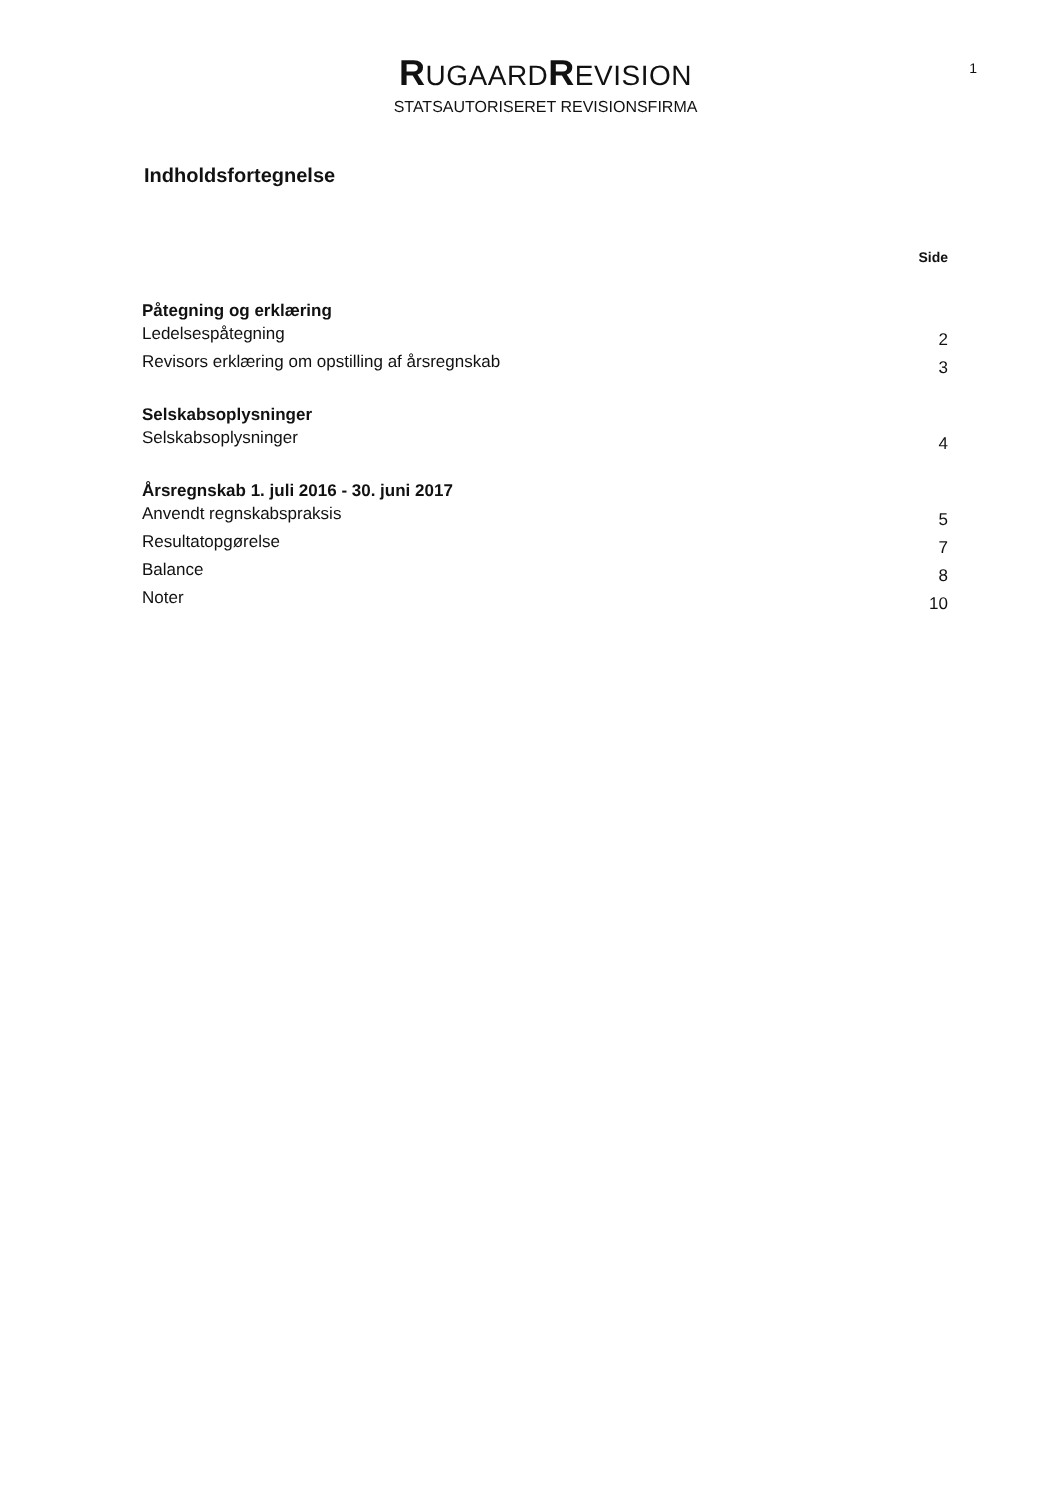RUGAARDREVISION
STATSAUTORISERET REVISIONSFIRMA
1
Indholdsfortegnelse
Side
Påtegning og erklæring
Ledelsespåtegning 2
Revisors erklæring om opstilling af årsregnskab 3
Selskabsoplysninger
Selskabsoplysninger 4
Årsregnskab 1. juli 2016 - 30. juni 2017
Anvendt regnskabspraksis 5
Resultatopgørelse 7
Balance 8
Noter 10